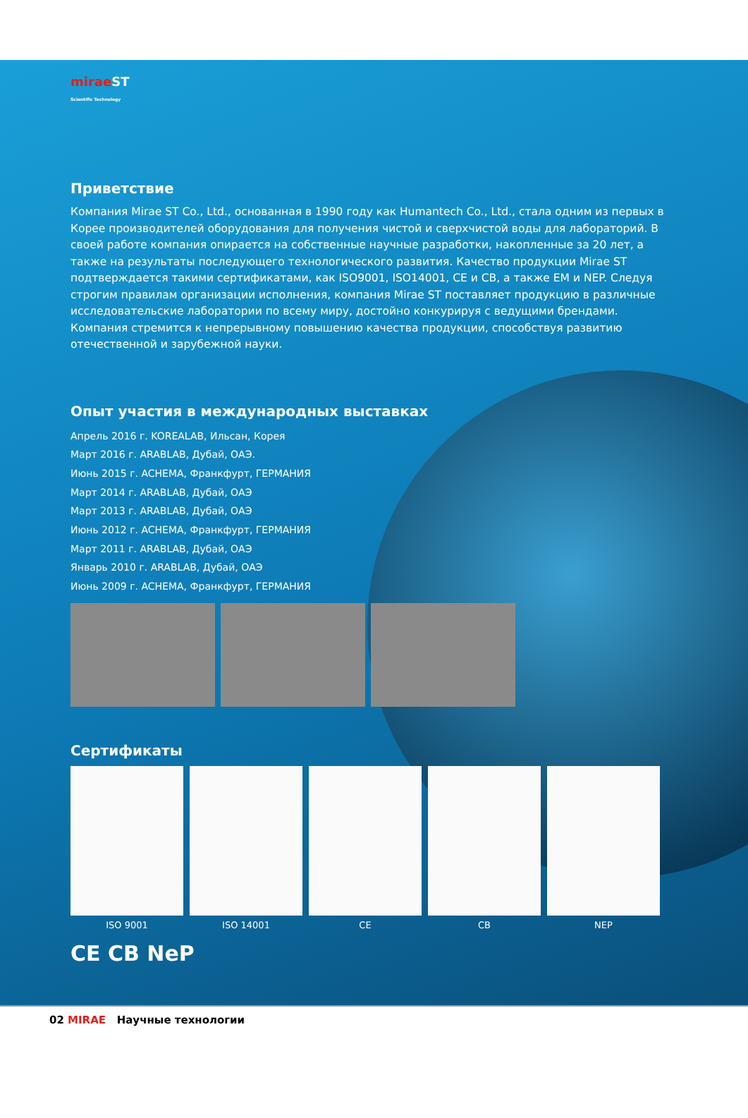mirae ST
Scientific Technology
Приветствие
Компания Mirae ST Co., Ltd., основанная в 1990 году как Humantech Co., Ltd., стала одним из первых в Корее производителей оборудования для получения чистой и сверхчистой воды для лабораторий. В своей работе компания опирается на собственные научные разработки, накопленные за 20 лет, а также на результаты последующего технологического развития. Качество продукции Mirae ST подтверждается такими сертификатами, как ISO9001, ISO14001, CE и CB, а также EM и NEP. Следуя строгим правилам организации исполнения, компания Mirae ST поставляет продукцию в различные исследовательские лаборатории по всему миру, достойно конкурируя с ведущими брендами. Компания стремится к непрерывному повышению качества продукции, способствуя развитию отечественной и зарубежной науки.
Опыт участия в международных выставках
Апрель 2016 г. KOREALAB, Ильсан, Корея
Март 2016 г. ARABLAB, Дубай, ОАЭ.
Июнь 2015 г. ACHEMA, Франкфурт, ГЕРМАНИЯ
Март 2014 г. ARABLAB, Дубай, ОАЭ
Март 2013 г. ARABLAB, Дубай, ОАЭ
Июнь 2012 г. ACHEMA, Франкфурт, ГЕРМАНИЯ
Март 2011 г. ARABLAB, Дубай, ОАЭ
Январь 2010 г. ARABLAB, Дубай, ОАЭ
Июнь 2009 г. ACHEMA, Франкфурт, ГЕРМАНИЯ
Сертификаты
ISO 9001 ISO 14001 CE CB NEP
CE CB NeP
02 MIRAE Научные технологии